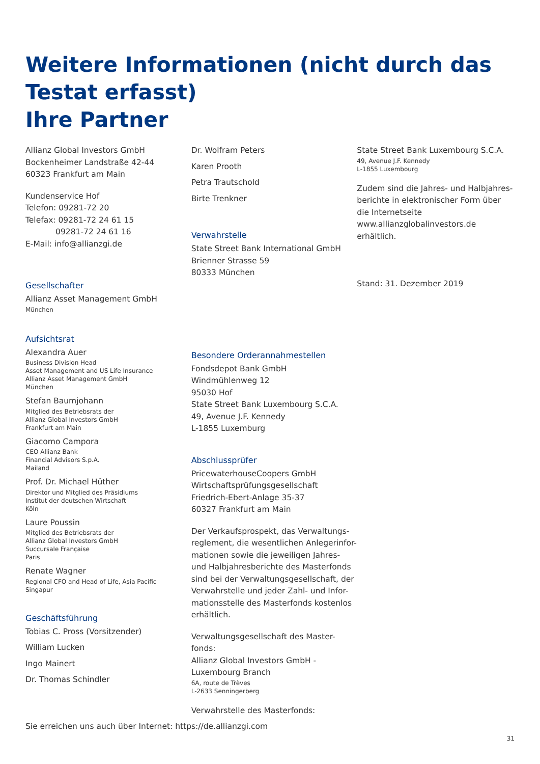Weitere Informationen (nicht durch das Testat erfasst)
Ihre Partner
Allianz Global Investors GmbH
Bockenheimer Landstraße 42-44
60323 Frankfurt am Main
Kundenservice Hof
Telefon: 09281-72 20
Telefax: 09281-72 24 61 15
09281-72 24 61 16
E-Mail: info@allianzgi.de
Gesellschafter
Allianz Asset Management GmbH
München
Aufsichtsrat
Alexandra Auer
Business Division Head
Asset Management and US Life Insurance
Allianz Asset Management GmbH
München
Stefan Baumjohann
Mitglied des Betriebsrats der
Allianz Global Investors GmbH
Frankfurt am Main
Giacomo Campora
CEO Allianz Bank
Financial Advisors S.p.A.
Mailand
Prof. Dr. Michael Hüther
Direktor und Mitglied des Präsidiums
Institut der deutschen Wirtschaft
Köln
Laure Poussin
Mitglied des Betriebsrats der
Allianz Global Investors GmbH
Succursale Française
Paris
Renate Wagner
Regional CFO and Head of Life, Asia Pacific
Singapur
Geschäftsführung
Tobias C. Pross (Vorsitzender)
William Lucken
Ingo Mainert
Dr. Thomas Schindler
Dr. Wolfram Peters
Karen Prooth
Petra Trautschold
Birte Trenkner
Verwahrstelle
State Street Bank International GmbH
Brienner Strasse 59
80333 München
Besondere Orderannahmestellen
Fondsdepot Bank GmbH
Windmühlenweg 12
95030 Hof
State Street Bank Luxembourg S.C.A.
49, Avenue J.F. Kennedy
L-1855 Luxemburg
Abschlussprüfer
PricewaterhouseCoopers GmbH
Wirtschaftsprüfungsgesellschaft
Friedrich-Ebert-Anlage 35-37
60327 Frankfurt am Main
Der Verkaufsprospekt, das Verwaltungs-reglement, die wesentlichen Anlegerinfor-mationen sowie die jeweiligen Jahres- und Halbjahresberichte des Masterfonds sind bei der Verwaltungsgesellschaft, der Verwahrstelle und jeder Zahl- und Infor-mationsstelle des Masterfonds kostenlos erhältlich.
Verwaltungsgesellschaft des Master-fonds:
Allianz Global Investors GmbH -
Luxembourg Branch
6A, route de Trèves
L-2633 Senningerberg
Verwahrstelle des Masterfonds:
State Street Bank Luxembourg S.C.A.
49, Avenue J.F. Kennedy
L-1855 Luxembourg
Zudem sind die Jahres- und Halbjahres-berichte in elektronischer Form über die Internetseite www.allianzglobalinvestors.de erhältlich.
Stand: 31. Dezember 2019
Sie erreichen uns auch über Internet: https://de.allianzgi.com
31